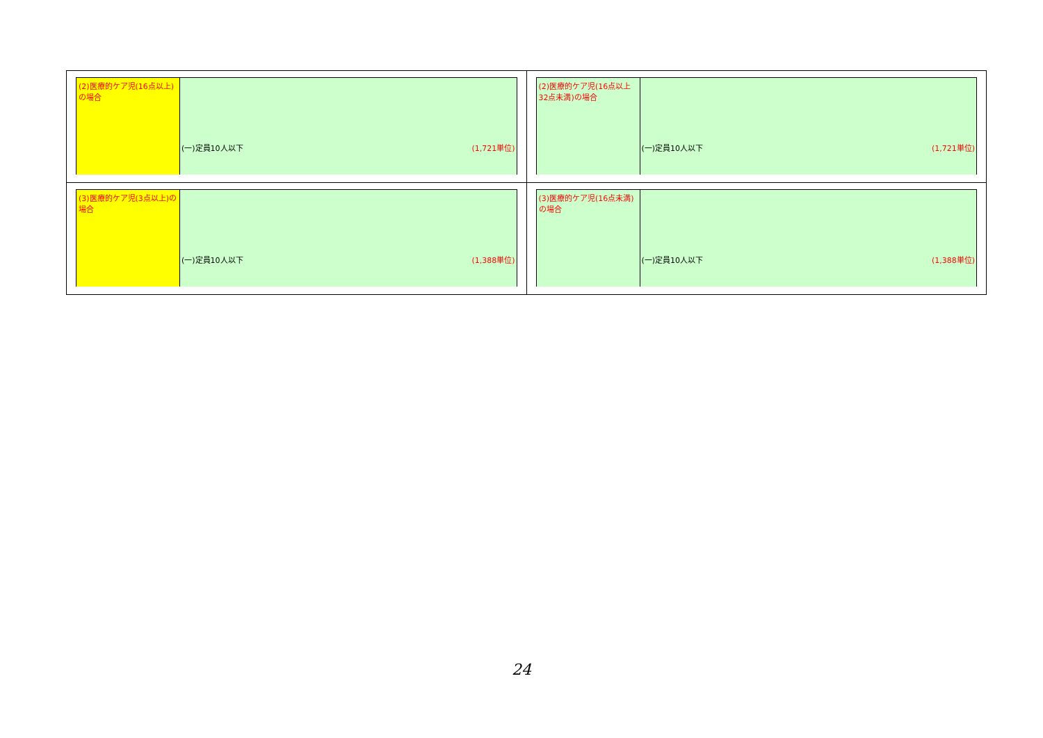| / (2)医療的ケア児(16点以上)の場合 / (一)定員10人以下 (1,721単位) / | / (2)医療的ケア児(16点以上32点未満)の場合 / (一)定員10人以下 (1,721単位) / |
| / (3)医療的ケア児(3点以上)の場合 / (一)定員10人以下 (1,388単位) / | / (3)医療的ケア児(16点未満)の場合 / (一)定員10人以下 (1,388単位) / |
24